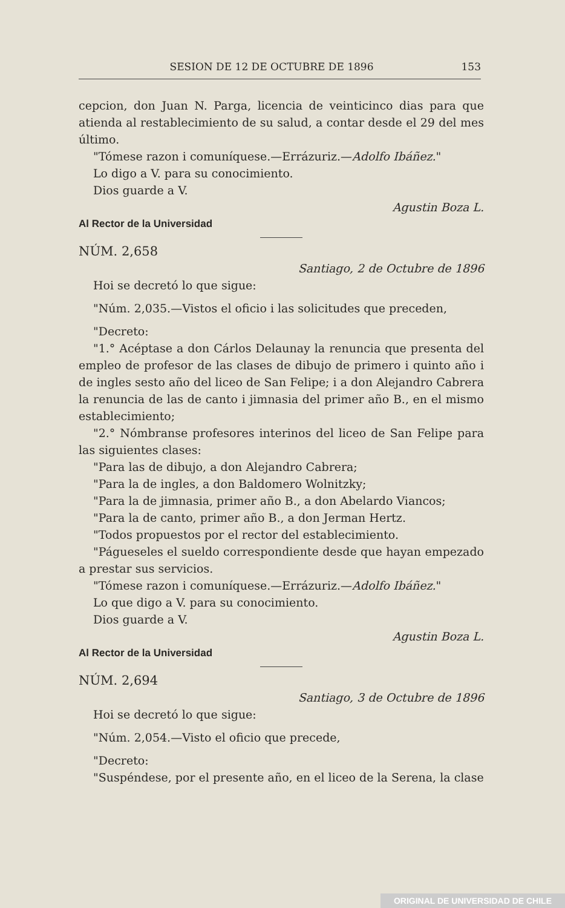SESION DE 12 DE OCTUBRE DE 1896 153
cepcion, don Juan N. Parga, licencia de veinticinco dias para que atienda al restablecimiento de su salud, a contar desde el 29 del mes último.
"Tómese razon i comuníquese.—Errázuriz.—Adolfo Ibáñez."
Lo digo a V. para su conocimiento.
Dios guarde a V.
Agustin Boza L.
Al Rector de la Universidad
NÚM. 2,658
Santiago, 2 de Octubre de 1896
Hoi se decretó lo que sigue:
"Núm. 2,035.—Vistos el oficio i las solicitudes que preceden,
"Decreto:
"1.° Acéptase a don Cárlos Delaunay la renuncia que presenta del empleo de profesor de las clases de dibujo de primero i quinto año i de ingles sesto año del liceo de San Felipe; i a don Alejandro Cabrera la renuncia de las de canto i jimnasia del primer año B., en el mismo establecimiento;
"2.° Nómbranse profesores interinos del liceo de San Felipe para las siguientes clases:
"Para las de dibujo, a don Alejandro Cabrera;
"Para la de ingles, a don Baldomero Wolnitzky;
"Para la de jimnasia, primer año B., a don Abelardo Viancos;
"Para la de canto, primer año B., a don Jerman Hertz.
"Todos propuestos por el rector del establecimiento.
"Págueseles el sueldo correspondiente desde que hayan empezado a prestar sus servicios.
"Tómese razon i comuníquese.—Errázuriz.—Adolfo Ibáñez."
Lo que digo a V. para su conocimiento.
Dios guarde a V.
Agustin Boza L.
Al Rector de la Universidad
NÚM. 2,694
Santiago, 3 de Octubre de 1896
Hoi se decretó lo que sigue:
"Núm. 2,054.—Visto el oficio que precede,
"Decreto:
"Suspéndese, por el presente año, en el liceo de la Serena, la clase
ORIGINAL DE UNIVERSIDAD DE CHILE